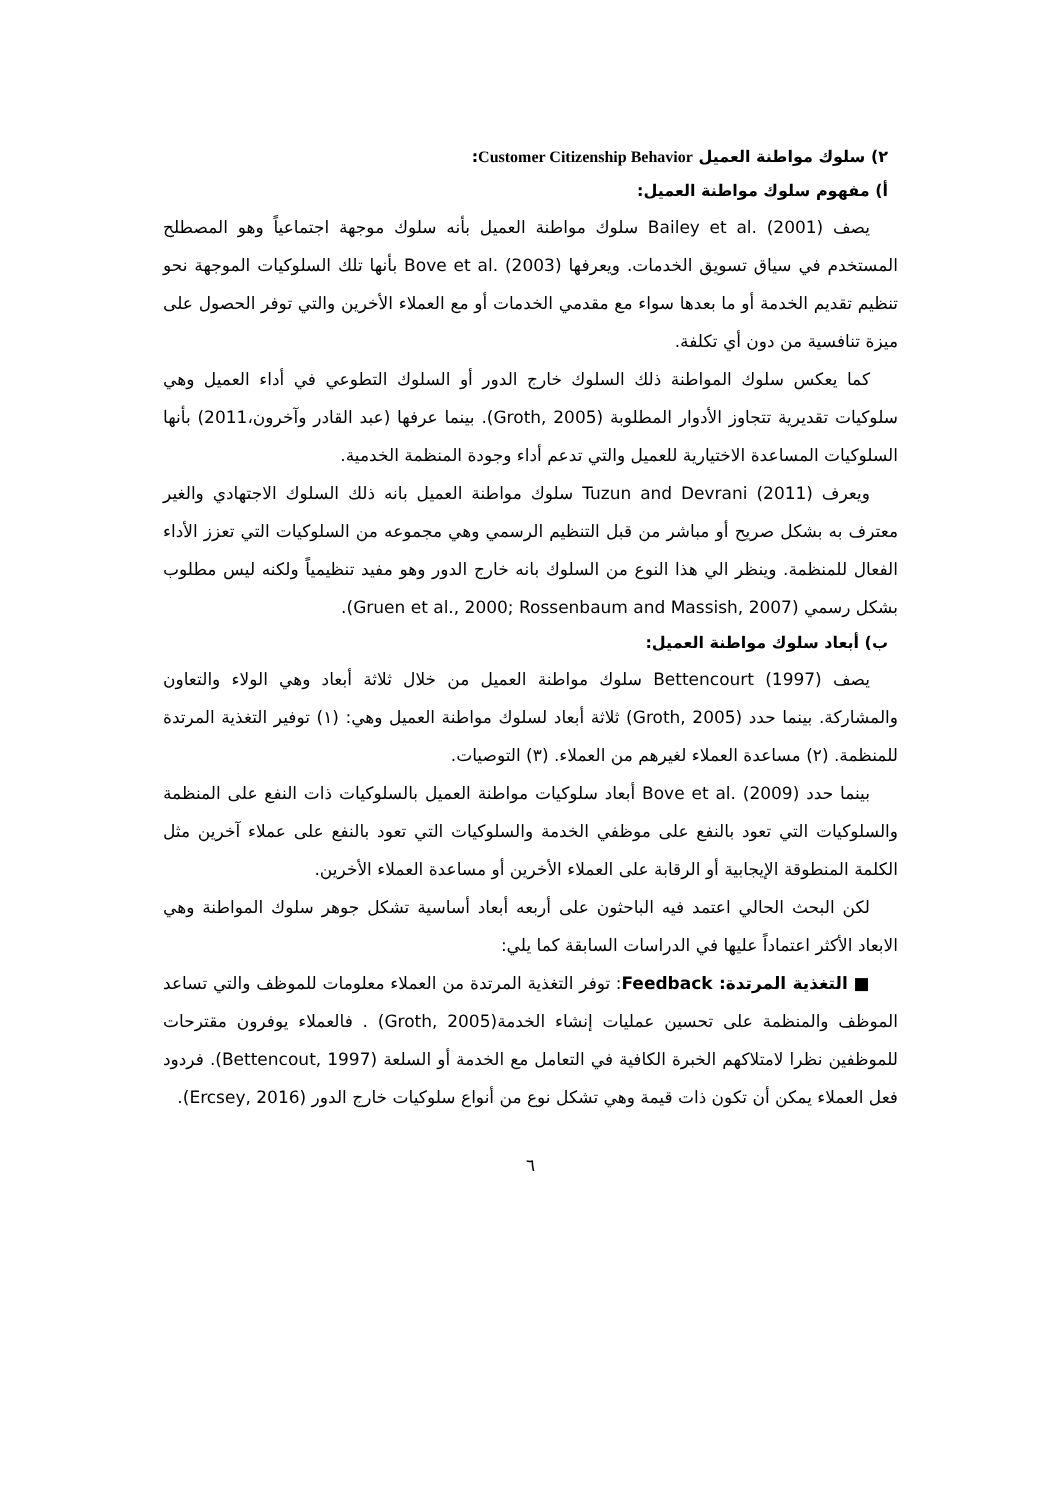٢) سلوك مواطنة العميل Customer Citizenship Behavior:
أ) مفهوم سلوك مواطنة العميل:
يصف (2001) .Bailey et al سلوك مواطنة العميل بأنه سلوك موجهة اجتماعياً وهو المصطلح المستخدم في سياق تسويق الخدمات. ويعرفها (2003) .Bove et al بأنها تلك السلوكيات الموجهة نحو تنظيم تقديم الخدمة أو ما بعدها سواء مع مقدمي الخدمات أو مع العملاء الأخرين والتي توفر الحصول على ميزة تنافسية من دون أي تكلفة.
كما يعكس سلوك المواطنة ذلك السلوك خارج الدور أو السلوك التطوعي في أداء العميل وهي سلوكيات تقديرية تتجاوز الأدوار المطلوبة (Groth, 2005). بينما عرفها (عبد القادر وآخرون،2011) بأنها السلوكيات المساعدة الاختيارية للعميل والتي تدعم أداء وجودة المنظمة الخدمية.
ويعرف (2011) Tuzun and Devrani سلوك مواطنة العميل بانه ذلك السلوك الاجتهادي والغير معترف به بشكل صريح أو مباشر من قبل التنظيم الرسمي وهي مجموعه من السلوكيات التي تعزز الأداء الفعال للمنظمة. وينظر الي هذا النوع من السلوك بانه خارج الدور وهو مفيد تنظيمياً ولكنه ليس مطلوب بشكل رسمي (Gruen et al., 2000; Rossenbaum and Massish, 2007).
ب) أبعاد سلوك مواطنة العميل:
يصف (1997) Bettencourt سلوك مواطنة العميل من خلال ثلاثة أبعاد وهي الولاء والتعاون والمشاركة. بينما حدد (Groth, 2005) ثلاثة أبعاد لسلوك مواطنة العميل وهي: (١) توفير التغذية المرتدة للمنظمة. (٢) مساعدة العملاء لغيرهم من العملاء. (٣) التوصيات.
بينما حدد (2009) .Bove et al أبعاد سلوكيات مواطنة العميل بالسلوكيات ذات النفع على المنظمة والسلوكيات التي تعود بالنفع على موظفي الخدمة والسلوكيات التي تعود بالنفع على عملاء آخرين مثل الكلمة المنطوقة الإيجابية أو الرقابة على العملاء الأخرين أو مساعدة العملاء الأخرين.
لكن البحث الحالي اعتمد فيه الباحثون على أربعه أبعاد أساسية تشكل جوهر سلوك المواطنة وهي الابعاد الأكثر اعتماداً عليها في الدراسات السابقة كما يلي:
■ التغذية المرتدة: Feedback: توفر التغذية المرتدة من العملاء معلومات للموظف والتي تساعد الموظف والمنظمة على تحسين عمليات إنشاء الخدمة(Groth, 2005) . فالعملاء يوفرون مقترحات للموظفين نظرا لامتلاكهم الخبرة الكافية في التعامل مع الخدمة أو السلعة (Bettencout, 1997). فردود فعل العملاء يمكن أن تكون ذات قيمة وهي تشكل نوع من أنواع سلوكيات خارج الدور (Ercsey, 2016).
٦